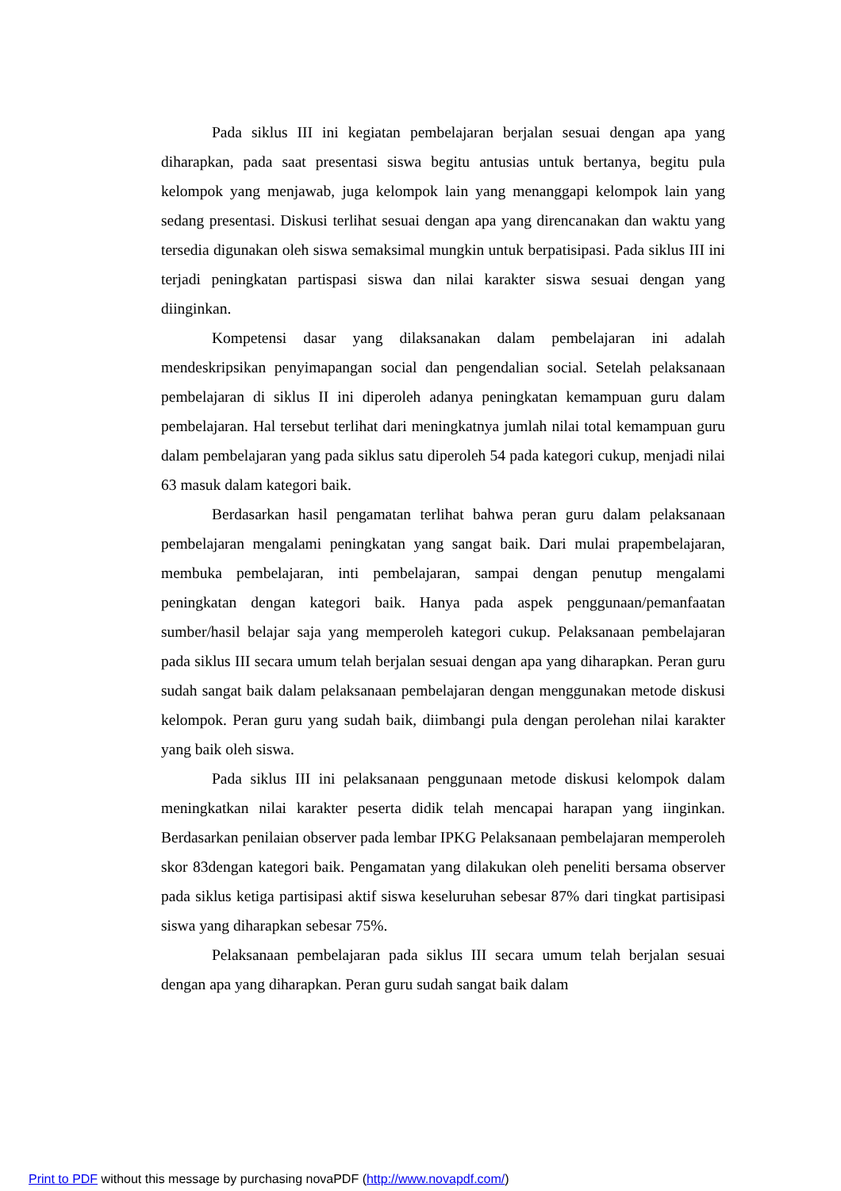Pada siklus III ini kegiatan pembelajaran berjalan sesuai dengan apa yang diharapkan, pada saat presentasi siswa begitu antusias untuk bertanya, begitu pula kelompok yang menjawab, juga kelompok lain yang menanggapi kelompok lain yang sedang presentasi. Diskusi terlihat sesuai dengan apa yang direncanakan dan waktu yang tersedia digunakan oleh siswa semaksimal mungkin untuk berpatisipasi. Pada siklus III ini terjadi peningkatan partispasi siswa dan nilai karakter siswa sesuai dengan yang diinginkan.
Kompetensi dasar yang dilaksanakan dalam pembelajaran ini adalah mendeskripsikan penyimapangan social dan pengendalian social. Setelah pelaksanaan pembelajaran di siklus II ini diperoleh adanya peningkatan kemampuan guru dalam pembelajaran. Hal tersebut terlihat dari meningkatnya jumlah nilai total kemampuan guru dalam pembelajaran yang pada siklus satu diperoleh 54 pada kategori cukup, menjadi nilai 63 masuk dalam kategori baik.
Berdasarkan hasil pengamatan terlihat bahwa peran guru dalam pelaksanaan pembelajaran mengalami peningkatan yang sangat baik. Dari mulai prapembelajaran, membuka pembelajaran, inti pembelajaran, sampai dengan penutup mengalami peningkatan dengan kategori baik. Hanya pada aspek penggunaan/pemanfaatan sumber/hasil belajar saja yang memperoleh kategori cukup. Pelaksanaan pembelajaran pada siklus III secara umum telah berjalan sesuai dengan apa yang diharapkan. Peran guru sudah sangat baik dalam pelaksanaan pembelajaran dengan menggunakan metode diskusi kelompok. Peran guru yang sudah baik, diimbangi pula dengan perolehan nilai karakter yang baik oleh siswa.
Pada siklus III ini pelaksanaan penggunaan metode diskusi kelompok dalam meningkatkan nilai karakter peserta didik telah mencapai harapan yang iinginkan. Berdasarkan penilaian observer pada lembar IPKG Pelaksanaan pembelajaran memperoleh skor 83dengan kategori baik. Pengamatan yang dilakukan oleh peneliti bersama observer pada siklus ketiga partisipasi aktif siswa keseluruhan sebesar 87% dari tingkat partisipasi siswa yang diharapkan sebesar 75%.
Pelaksanaan pembelajaran pada siklus III secara umum telah berjalan sesuai dengan apa yang diharapkan. Peran guru sudah sangat baik dalam
Print to PDF without this message by purchasing novaPDF (http://www.novapdf.com/)